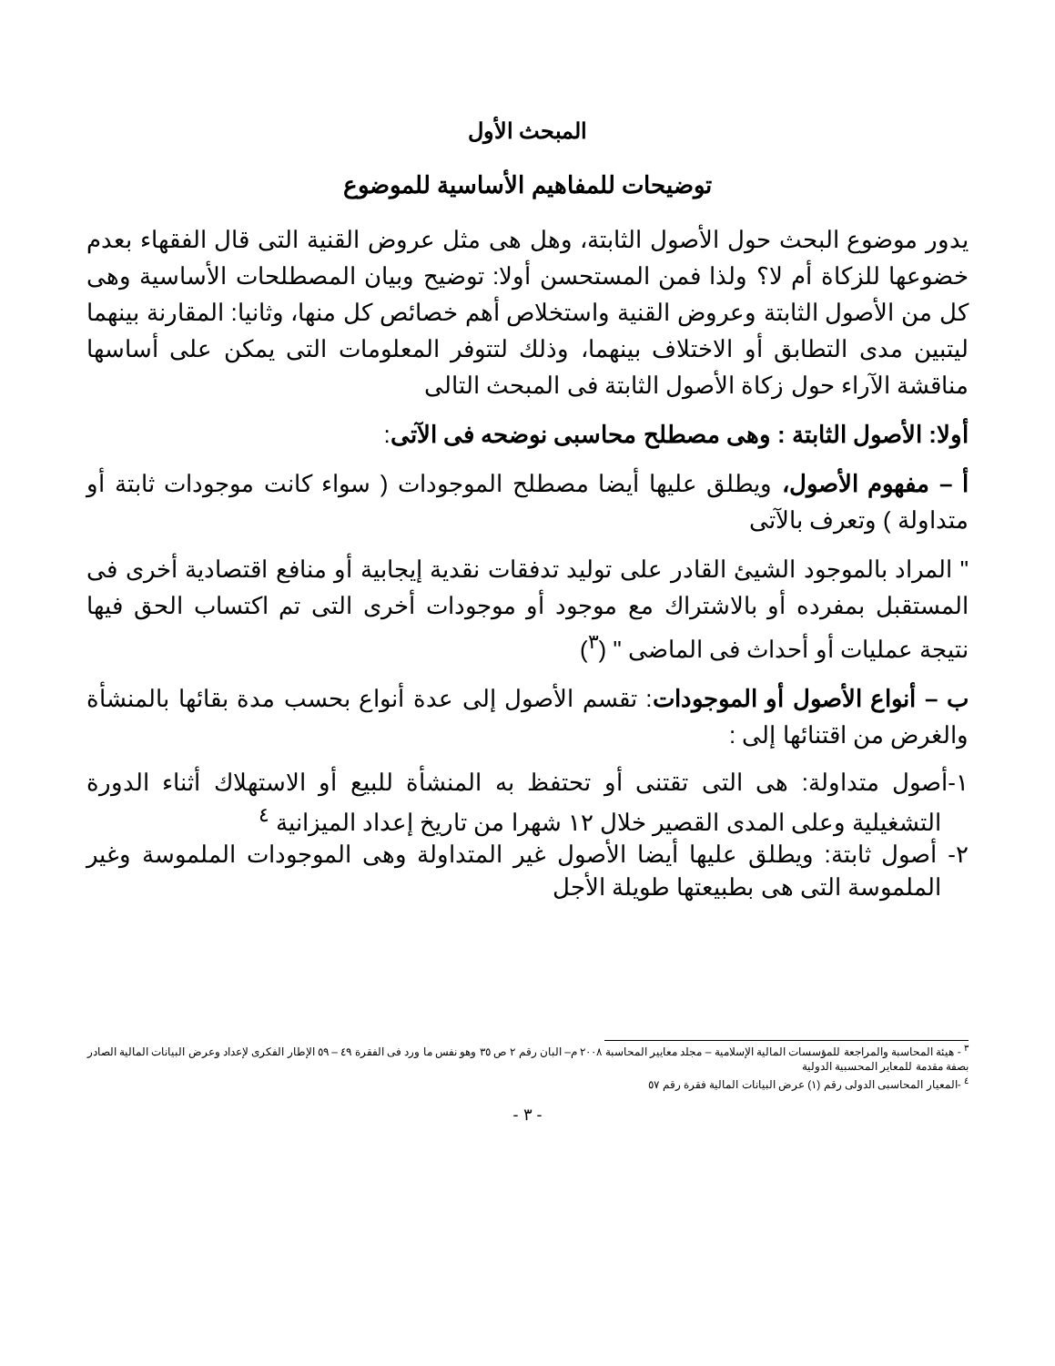المبحث الأول
توضيحات للمفاهيم الأساسية للموضوع
يدور موضوع البحث حول الأصول الثابتة، وهل هى مثل عروض القنية التى قال الفقهاء بعدم خضوعها للزكاة أم لا؟ ولذا فمن المستحسن أولا: توضيح وبيان المصطلحات الأساسية وهى كل من الأصول الثابتة وعروض القنية واستخلاص أهم خصائص كل منها، وثانيا: المقارنة بينهما ليتبين مدى التطابق أو الاختلاف بينهما، وذلك لتتوفر المعلومات التى يمكن على أساسها مناقشة الآراء حول زكاة الأصول الثابتة فى المبحث التالى
أولا: الأصول الثابتة : وهى مصطلح محاسبى نوضحه فى الآتى:
أ – مفهوم الأصول، ويطلق عليها أيضا مصطلح الموجودات ( سواء كانت موجودات ثابتة أو متداولة ) وتعرف بالآتى
" المراد بالموجود الشيئ القادر على توليد تدفقات نقدية إيجابية أو منافع اقتصادية أخرى فى المستقبل بمفرده أو بالاشتراك مع موجود أو موجودات أخرى التى تم اكتساب الحق فيها نتيجة عمليات أو أحداث فى الماضى " (<sup>٣</sup>)
ب – أنواع الأصول أو الموجودات: تقسم الأصول إلى عدة أنواع بحسب مدة بقائها بالمنشأة والغرض من اقتنائها إلى :
١-أصول متداولة: هى التى تقتنى أو تحتفظ به المنشأة للبيع أو الاستهلاك أثناء الدورة التشغيلية وعلى المدى القصير خلال ١٢ شهرا من تاريخ إعداد الميزانية <sup>٤</sup>
٢- أصول ثابتة: ويطلق عليها أيضا الأصول غير المتداولة وهى الموجودات الملموسة وغير الملموسة التى هى بطبيعتها طويلة الأجل
<sup>٣</sup> - هيئة المحاسبة والمراجعة للمؤسسات المالية الإسلامية – مجلد معايير المحاسبة ٢٠٠٨ م– البان رقم ٢ ص ٣٥ وهو نفس ما ورد فى الفقرة ٤٩ – ٥٩ الإطار الفكرى لإعداد وعرض البيانات المالية الصادر بصفة مقدمة للمعاير المحسبية الدولية
<sup>٤</sup> -المعيار المحاسبى الدولى رقم (١) عرض البيانات المالية فقرة رقم ٥٧
- ٣ -